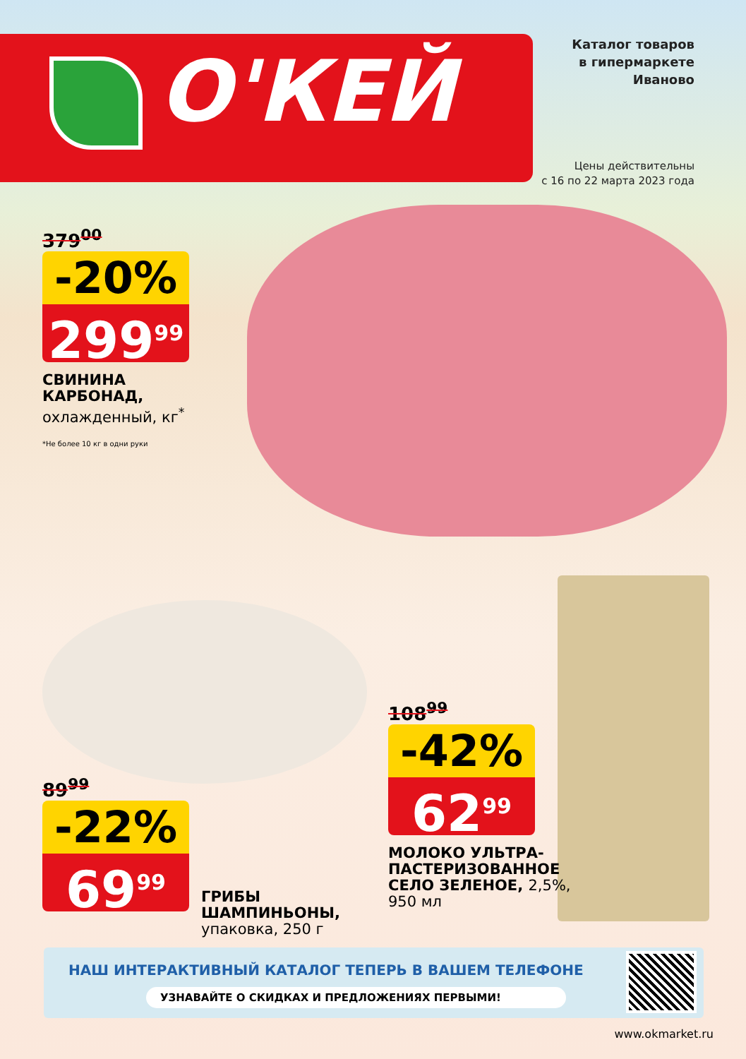О'КЕЙ
Каталог товаров
в гипермаркете
Иваново
Цены действительны
с 16 по 22 марта 2023 года
379<sup>00</sup>
-20%
299<sup>99</sup>
СВИНИНА
КАРБОНАД,
охлажденный, кг<sup>*</sup>
*Не более 10 кг в одни руки
89<sup>99</sup>
-22%
69<sup>99</sup>
ГРИБЫ
ШАМПИНЬОНЫ,
упаковка, 250 г
108<sup>99</sup>
-42%
62<sup>99</sup>
МОЛОКО УЛЬТРА-
ПАСТЕРИЗОВАННОЕ
СЕЛО ЗЕЛЕНОЕ, 2,5%,
950 мл
НАШ ИНТЕРАКТИВНЫЙ КАТАЛОГ ТЕПЕРЬ В ВАШЕМ ТЕЛЕФОНЕ
УЗНАВАЙТЕ О СКИДКАХ И ПРЕДЛОЖЕНИЯХ ПЕРВЫМИ!
www.okmarket.ru